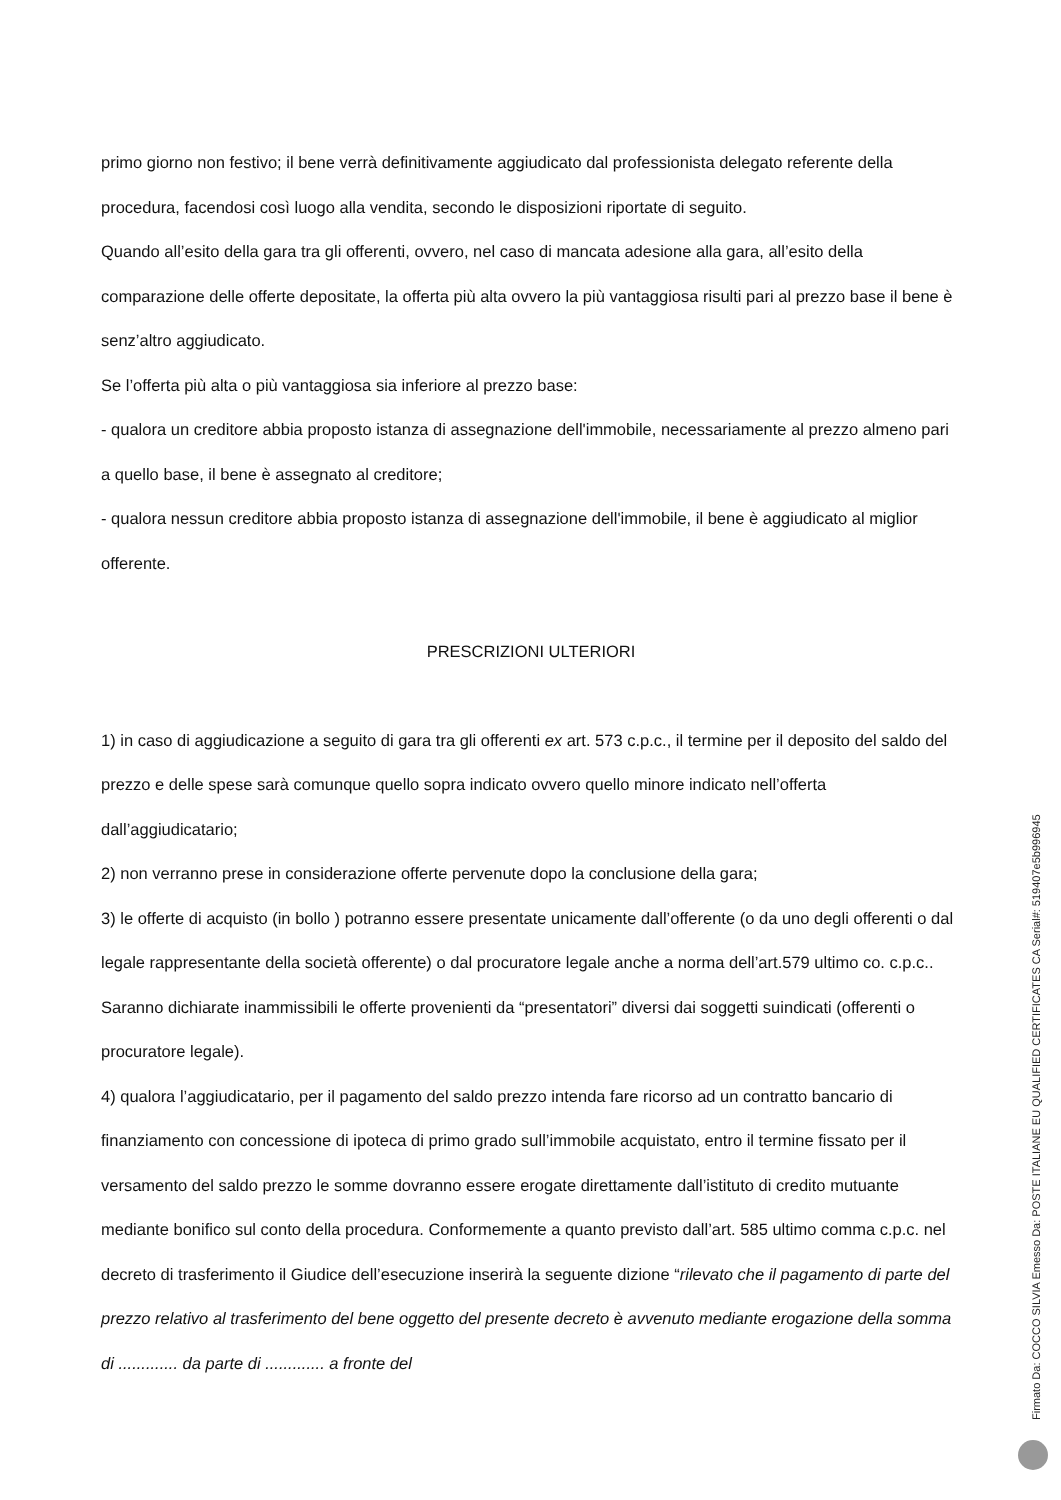primo giorno non festivo; il bene verrà definitivamente aggiudicato dal professionista delegato referente della procedura, facendosi così luogo alla vendita, secondo le disposizioni riportate di seguito.
Quando all’esito della gara tra gli offerenti, ovvero, nel caso di mancata adesione alla gara, all’esito della comparazione delle offerte depositate, la offerta più alta ovvero la più vantaggiosa risulti pari al prezzo base il bene è senz’altro aggiudicato.
Se l’offerta più alta o più vantaggiosa sia inferiore al prezzo base:
- qualora un creditore abbia proposto istanza di assegnazione dell'immobile, necessariamente al prezzo almeno pari a quello base, il bene è assegnato al creditore;
- qualora nessun creditore abbia proposto istanza di assegnazione dell'immobile, il bene è aggiudicato al miglior offerente.
PRESCRIZIONI ULTERIORI
1) in caso di aggiudicazione a seguito di gara tra gli offerenti ex art. 573 c.p.c., il termine per il deposito del saldo del prezzo e delle spese sarà comunque quello sopra indicato ovvero quello minore indicato nell’offerta dall’aggiudicatario;
2) non verranno prese in considerazione offerte pervenute dopo la conclusione della gara;
3) le offerte di acquisto (in bollo ) potranno essere presentate unicamente dall’offerente (o da uno degli offerenti o dal legale rappresentante della società offerente) o dal procuratore legale anche a norma dell’art.579 ultimo co. c.p.c.. Saranno dichiarate inammissibili le offerte provenienti da “presentatori” diversi dai soggetti suindicati (offerenti o procuratore legale).
4) qualora l’aggiudicatario, per il pagamento del saldo prezzo intenda fare ricorso ad un contratto bancario di finanziamento con concessione di ipoteca di primo grado sull’immobile acquistato, entro il termine fissato per il versamento del saldo prezzo le somme dovranno essere erogate direttamente dall’istituto di credito mutuante mediante bonifico sul conto della procedura. Conformemente a quanto previsto dall’art. 585 ultimo comma c.p.c. nel decreto di trasferimento il Giudice dell’esecuzione inserirà la seguente dizione “rilevato che il pagamento di parte del prezzo relativo al trasferimento del bene oggetto del presente decreto è avvenuto mediante erogazione della somma di ............. da parte di ............. a fronte del
Firmato Da: COCCO SILVIA Emesso Da: POSTE ITALIANE EU QUALIFIED CERTIFICATES CA Serial#: 519407e5b996945